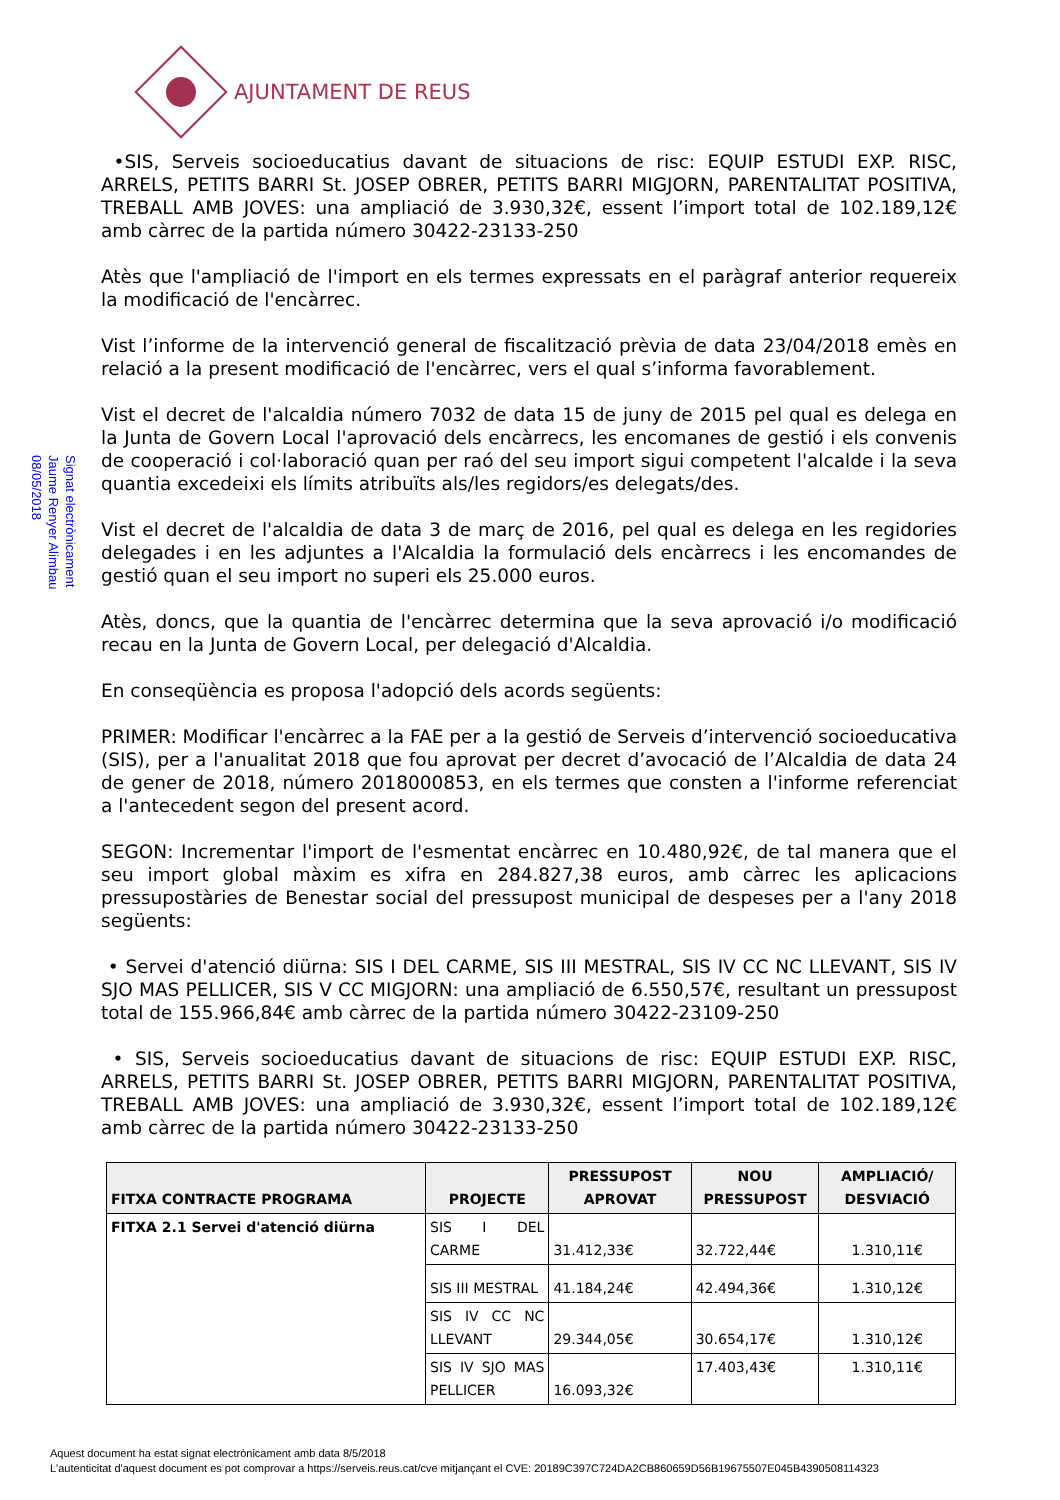AJUNTAMENT DE REUS
Signat electrònicament
Jaume Renyer Alimbau
08/05/2018
•SIS, Serveis socioeducatius davant de situacions de risc: EQUIP ESTUDI EXP. RISC, ARRELS, PETITS BARRI St. JOSEP OBRER, PETITS BARRI MIGJORN, PARENTALITAT POSITIVA, TREBALL AMB JOVES: una ampliació de 3.930,32€, essent l’import total de 102.189,12€ amb càrrec de la partida número 30422-23133-250
Atès que l'ampliació de l'import en els termes expressats en el paràgraf anterior requereix la modificació de l'encàrrec.
Vist l’informe de la intervenció general de fiscalització prèvia de data 23/04/2018 emès en relació a la present modificació de l'encàrrec, vers el qual s’informa favorablement.
Vist el decret de l'alcaldia número 7032 de data 15 de juny de 2015 pel qual es delega en la Junta de Govern Local l'aprovació dels encàrrecs, les encomanes de gestió i els convenis de cooperació i col·laboració quan per raó del seu import sigui competent l'alcalde i la seva quantia excedeixi els límits atribuïts als/les regidors/es delegats/des.
Vist el decret de l'alcaldia de data 3 de març de 2016, pel qual es delega en les regidories delegades i en les adjuntes a l'Alcaldia la formulació dels encàrrecs i les encomandes de gestió quan el seu import no superi els 25.000 euros.
Atès, doncs, que la quantia de l'encàrrec determina que la seva aprovació i/o modificació recau en la Junta de Govern Local, per delegació d'Alcaldia.
En conseqüència es proposa l'adopció dels acords següents:
PRIMER: Modificar l'encàrrec a la FAE per a la gestió de Serveis d’intervenció socioeducativa (SIS), per a l'anualitat 2018 que fou aprovat per decret d’avocació de l’Alcaldia de data 24 de gener de 2018, número 2018000853, en els termes que consten a l'informe referenciat a l'antecedent segon del present acord.
SEGON: Incrementar l'import de l'esmentat encàrrec en 10.480,92€, de tal manera que el seu import global màxim es xifra en 284.827,38 euros, amb càrrec les aplicacions pressupostàries de Benestar social del pressupost municipal de despeses per a l'any 2018 següents:
• Servei d'atenció diürna: SIS I DEL CARME, SIS III MESTRAL, SIS IV CC NC LLEVANT, SIS IV SJO MAS PELLICER, SIS V CC MIGJORN: una ampliació de 6.550,57€, resultant un pressupost total de 155.966,84€ amb càrrec de la partida número 30422-23109-250
• SIS, Serveis socioeducatius davant de situacions de risc: EQUIP ESTUDI EXP. RISC, ARRELS, PETITS BARRI St. JOSEP OBRER, PETITS BARRI MIGJORN, PARENTALITAT POSITIVA, TREBALL AMB JOVES: una ampliació de 3.930,32€, essent l’import total de 102.189,12€ amb càrrec de la partida número 30422-23133-250
| FITXA CONTRACTE PROGRAMA | PROJECTE | PRESSUPOST APROVAT | NOU PRESSUPOST | AMPLIACIÓ/ DESVIACIÓ |
| --- | --- | --- | --- | --- |
| FITXA 2.1 Servei d'atenció diürna | SIS I DEL CARME | 31.412,33€ | 32.722,44€ | 1.310,11€ |
| | SIS III MESTRAL | 41.184,24€ | 42.494,36€ | 1.310,12€ |
| | SIS IV CC NC LLEVANT | 29.344,05€ | 30.654,17€ | 1.310,12€ |
| | SIS IV SJO MAS PELLICER | 16.093,32€ | 17.403,43€ | 1.310,11€ |
Aquest document ha estat signat electrònicament amb data 8/5/2018
L'autenticitat d'aquest document es pot comprovar a https://serveis.reus.cat/cve mitjançant el CVE: 20189C397C724DA2CB860659D56B19675507E045B4390508114323